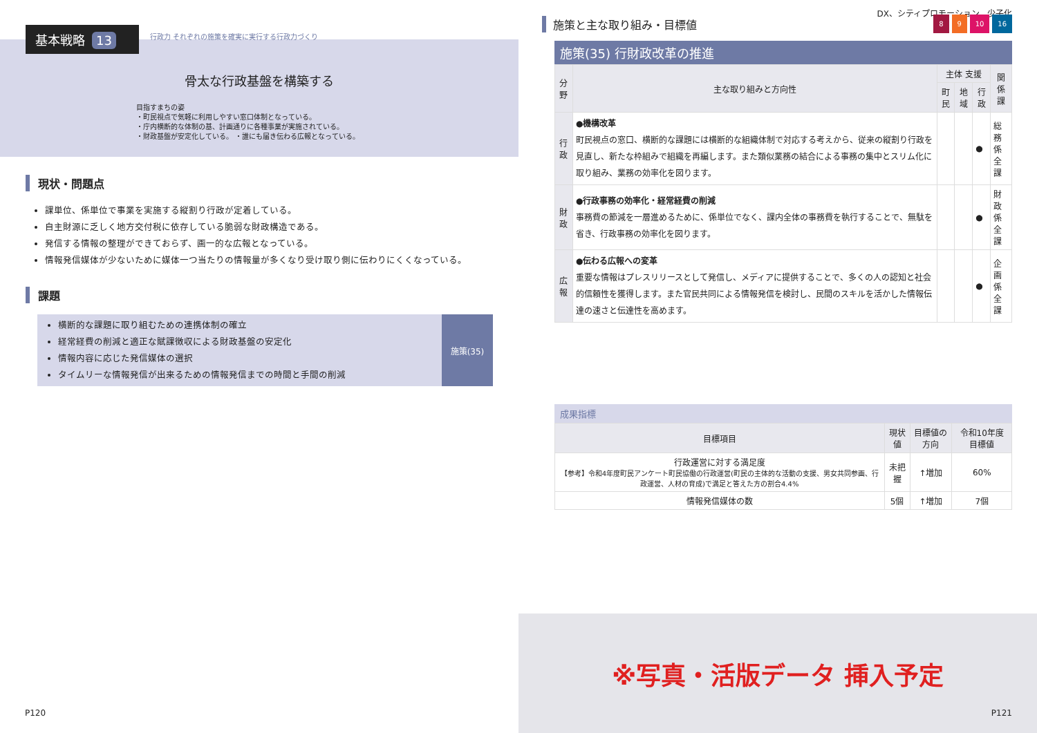基本戦略 13
行政力 それぞれの施策を確実に実行する行政力づくり
骨太な行政基盤を構築する
目指すまちの姿
・町民視点で気軽に利用しやすい窓口体制となっている。
・庁内横断的な体制の基、計画通りに各種事業が実施されている。
・財政基盤が安定化している。 ・誰にも届き伝わる広報となっている。
現状・問題点
課単位、係単位で事業を実施する縦割り行政が定着している。
自主財源に乏しく地方交付税に依存している脆弱な財政構造である。
発信する情報の整理ができておらず、画一的な広報となっている。
情報発信媒体が少ないために媒体一つ当たりの情報量が多くなり受け取り側に伝わりにくくなっている。
課題
横断的な課題に取り組むための連携体制の確立
経常経費の削減と適正な賦課徴収による財政基盤の安定化
情報内容に応じた発信媒体の選択
タイムリーな情報発信が出来るための情報発信までの時間と手間の削減
施策(35)
P120
DX、シティプロモーション、少子化
8 9 10 16
施策と主な取り組み・目標値
施策(35) 行財政改革の推進
| 分野 | 主な取り組みと方向性 | 主体 支援 | | | 関係課 |
| --- | --- | --- | --- | --- | --- |
| | | 町民 | 地域 | 行政 | |
| 行政 | ●機構改革 町民視点の窓口、横断的な課題には横断的な組織体制で対応する考えから、従来の縦割り行政を見直し、新たな枠組みで組織を再編します。また類似業務の結合による事務の集中とスリム化に取り組み、業務の効率化を図ります。 | | | ● | 総務係 全課 |
| 財政 | ●行政事務の効率化・経常経費の削減 事務費の節減を一層進めるために、係単位でなく、課内全体の事務費を執行することで、無駄を省き、行政事務の効率化を図ります。 | | | ● | 財政係 全課 |
| 広報 | ●伝わる広報への変革 重要な情報はプレスリリースとして発信し、メディアに提供することで、多くの人の認知と社会的信頼性を獲得します。また官民共同による情報発信を検討し、民間のスキルを活かした情報伝達の速さと伝達性を高めます。 | | | ● | 企画係 全課 |
成果指標
| 目標項目 | 現状値 | 目標値の方向 | 令和10年度 目標値 |
| --- | --- | --- | --- |
| 行政運営に対する満足度 【参考】令和4年度町民アンケート町民協働の行政運営(町民の主体的な活動の支援、男女共同参画、行政運営、人材の育成)で満足と答えた方の割合4.4% | 未把握 | ↑増加 | 60% |
| 情報発信媒体の数 | 5個 | ↑増加 | 7個 |
※写真・活版データ 挿入予定 P121